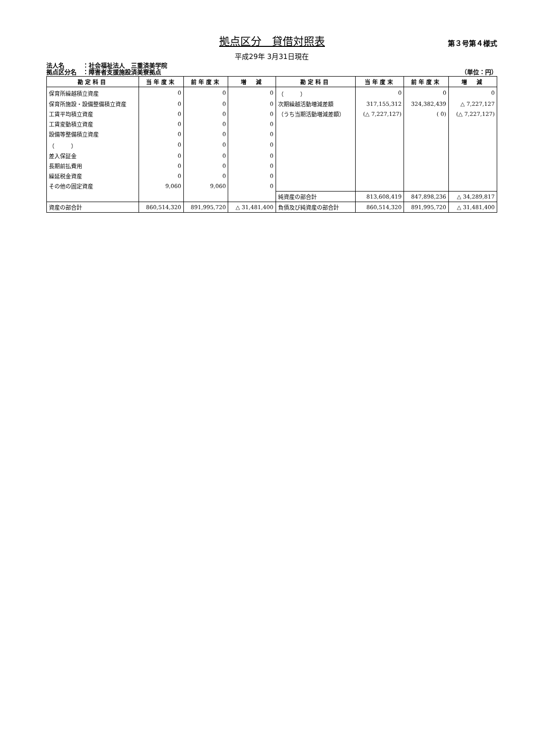拠点区分　貸借対照表
第３号第４様式
平成29年 3月31日現在
法人名　　　：社会福祉法人　三重済美学院
拠点区分名　：障害者支援施設済美寮拠点
（単位：円）
| 勘定科目 | 当年度末 | 前年度末 | 増 減 | 勘定科目 | 当年度末 | 前年度末 | 増 減 |
| --- | --- | --- | --- | --- | --- | --- | --- |
| 保育所繰越積立資産 | 0 | 0 | 0 | （ ） | 0 | 0 | 0 |
| 保育所施設・設備整備積立資産 | 0 | 0 | 0 | 次期繰越活動増減差額 | 317,155,312 | 324,382,439 | △ 7,227,127 |
| 工賃平均積立資産 | 0 | 0 | 0 | （うち当期活動増減差額） | (△ 7,227,127) | ( 0) | (△ 7,227,127) |
| 工賃変動積立資産 | 0 | 0 | 0 | | | | |
| 設備等整備積立資産 | 0 | 0 | 0 | | | | |
| （ ） | 0 | 0 | 0 | | | | |
| 差入保証金 | 0 | 0 | 0 | | | | |
| 長期前払費用 | 0 | 0 | 0 | | | | |
| 繰延税金資産 | 0 | 0 | 0 | | | | |
| その他の固定資産 | 9,060 | 9,060 | 0 | | | | |
| | | | | 純資産の部合計 | 813,608,419 | 847,898,236 | △ 34,289,817 |
| 資産の部合計 | 860,514,320 | 891,995,720 | △ 31,481,400 | 負債及び純資産の部合計 | 860,514,320 | 891,995,720 | △ 31,481,400 |